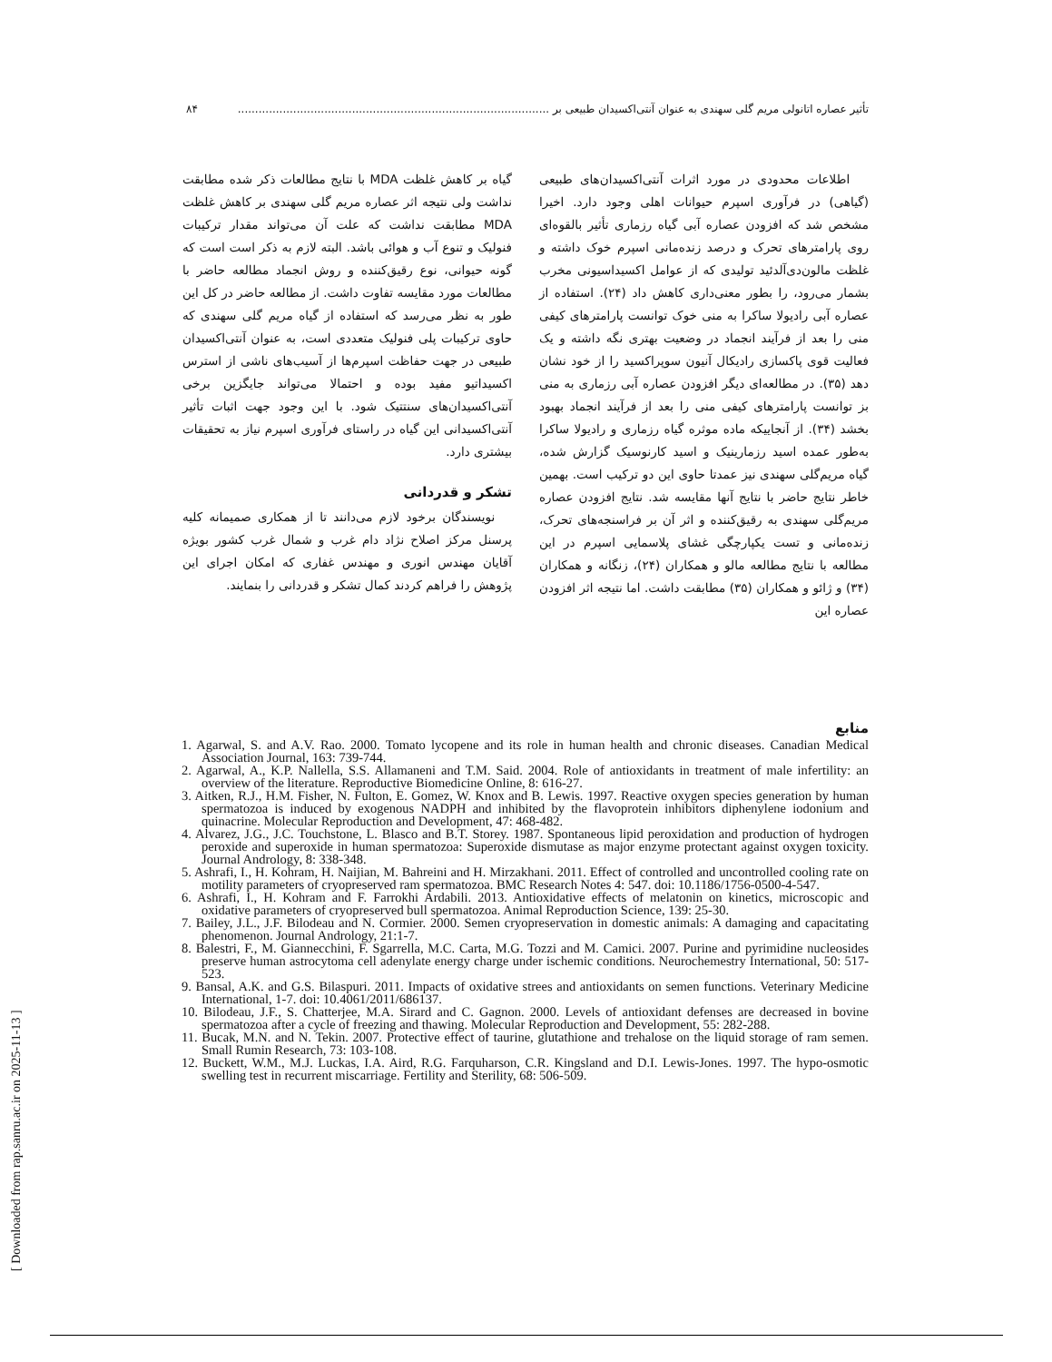[ Downloaded from rap.sanru.ac.ir on 2025-11-13 ]
تأثیر عصاره اتانولی مریم گلی سهندی به عنوان آنتی‌اکسیدان طبیعی بر .......................................................................................... ۸۴
اطلاعات محدودی در مورد اثرات آنتی‌اکسیدان‌های طبیعی (گیاهی) در فرآوری اسپرم حیوانات اهلی وجود دارد. اخیرا مشخص شد که افزودن عصاره آبی گیاه رزماری تأثیر بالقوه‌ای روی پارامترهای تحرک و درصد زنده‌مانی اسپرم خوک داشته و غلظت مالون‌دی‌آلدئید تولیدی که از عوامل اکسیداسیونی مخرب بشمار می‌رود، را بطور معنی‌داری کاهش داد (۲۴). استفاده از عصاره آبی رادیولا ساکرا به منی خوک توانست پارامترهای کیفی منی را بعد از فرآیند انجماد در وضعیت بهتری نگه داشته و یک فعالیت قوی پاکسازی رادیکال آنیون سوپراکسید را از خود نشان دهد (۳۵). در مطالعه‌ای دیگر افزودن عصاره آبی رزماری به منی بز توانست پارامترهای کیفی منی را بعد از فرآیند انجماد بهبود بخشد (۳۴). از آنجاییکه ماده موثره گیاه رزماری و رادیولا ساکرا به‌طور عمده اسید رزمارینیک و اسید کارنوسیک گزارش شده، گیاه مریم‌گلی سهندی نیز عمدتا حاوی این دو ترکیب است. بهمین خاطر نتایج حاضر با نتایج آنها مقایسه شد. نتایج افزودن عصاره مریم‌گلی سهندی به رقیق‌کننده و اثر آن بر فراسنجه‌های تحرک، زنده‌مانی و تست یکپارچگی غشای پلاسمایی اسپرم در این مطالعه با نتایج مطالعه مالو و همکاران (۲۴)، زنگانه و همکاران (۳۴) و ژائو و همکاران (۳۵) مطابقت داشت. اما نتیجه اثر افزودن عصاره این
گیاه بر کاهش غلظت MDA با نتایج مطالعات ذکر شده مطابقت نداشت ولی نتیجه اثر عصاره مریم گلی سهندی بر کاهش غلظت MDA مطابقت نداشت که علت آن می‌تواند مقدار ترکیبات فنولیک و تنوع آب و هوائی باشد. البته لازم به ذکر است است که گونه حیوانی، نوع رقیق‌کننده و روش انجماد مطالعه حاضر با مطالعات مورد مقایسه تفاوت داشت. از مطالعه حاضر در کل این طور به نظر می‌رسد که استفاده از گیاه مریم گلی سهندی که حاوی ترکیبات پلی فنولیک متعددی است، به عنوان آنتی‌اکسیدان طبیعی در جهت حفاظت اسپرم‌ها از آسیب‌های ناشی از استرس اکسیداتیو مفید بوده و احتمالا می‌تواند جایگزین برخی آنتی‌اکسیدان‌های سنتتیک شود. با این وجود جهت اثبات تأثیر آنتی‌اکسیدانی این گیاه در راستای فرآوری اسپرم نیاز به تحقیقات بیشتری دارد.
تشکر و قدردانی
نویسندگان برخود لازم می‌دانند تا از همکاری صمیمانه کلیه پرسنل مرکز اصلاح نژاد دام غرب و شمال غرب کشور بویژه آقایان مهندس انوری و مهندس غفاری که امکان اجرای این پژوهش را فراهم کردند کمال تشکر و قدردانی را بنمایند.
منابع
1. Agarwal, S. and A.V. Rao. 2000. Tomato lycopene and its role in human health and chronic diseases. Canadian Medical Association Journal, 163: 739-744.
2. Agarwal, A., K.P. Nallella, S.S. Allamaneni and T.M. Said. 2004. Role of antioxidants in treatment of male infertility: an overview of the literature. Reproductive Biomedicine Online, 8: 616-27.
3. Aitken, R.J., H.M. Fisher, N. Fulton, E. Gomez, W. Knox and B. Lewis. 1997. Reactive oxygen species generation by human spermatozoa is induced by exogenous NADPH and inhibited by the flavoprotein inhibitors diphenylene iodonium and quinacrine. Molecular Reproduction and Development, 47: 468-482.
4. Alvarez, J.G., J.C. Touchstone, L. Blasco and B.T. Storey. 1987. Spontaneous lipid peroxidation and production of hydrogen peroxide and superoxide in human spermatozoa: Superoxide dismutase as major enzyme protectant against oxygen toxicity. Journal Andrology, 8: 338-348.
5. Ashrafi, I., H. Kohram, H. Naijian, M. Bahreini and H. Mirzakhani. 2011. Effect of controlled and uncontrolled cooling rate on motility parameters of cryopreserved ram spermatozoa. BMC Research Notes 4: 547. doi: 10.1186/1756-0500-4-547.
6. Ashrafi, I., H. Kohram and F. Farrokhi Ardabili. 2013. Antioxidative effects of melatonin on kinetics, microscopic and oxidative parameters of cryopreserved bull spermatozoa. Animal Reproduction Science, 139: 25-30.
7. Bailey, J.L., J.F. Bilodeau and N. Cormier. 2000. Semen cryopreservation in domestic animals: A damaging and capacitating phenomenon. Journal Andrology, 21:1-7.
8. Balestri, F., M. Giannecchini, F. Sgarrella, M.C. Carta, M.G. Tozzi and M. Camici. 2007. Purine and pyrimidine nucleosides preserve human astrocytoma cell adenylate energy charge under ischemic conditions. Neurochemestry International, 50: 517-523.
9. Bansal, A.K. and G.S. Bilaspuri. 2011. Impacts of oxidative strees and antioxidants on semen functions. Veterinary Medicine International, 1-7. doi: 10.4061/2011/686137.
10. Bilodeau, J.F., S. Chatterjee, M.A. Sirard and C. Gagnon. 2000. Levels of antioxidant defenses are decreased in bovine spermatozoa after a cycle of freezing and thawing. Molecular Reproduction and Development, 55: 282-288.
11. Bucak, M.N. and N. Tekin. 2007. Protective effect of taurine, glutathione and trehalose on the liquid storage of ram semen. Small Rumin Research, 73: 103-108.
12. Buckett, W.M., M.J. Luckas, I.A. Aird, R.G. Farquharson, C.R. Kingsland and D.I. Lewis-Jones. 1997. The hypo-osmotic swelling test in recurrent miscarriage. Fertility and Sterility, 68: 506-509.